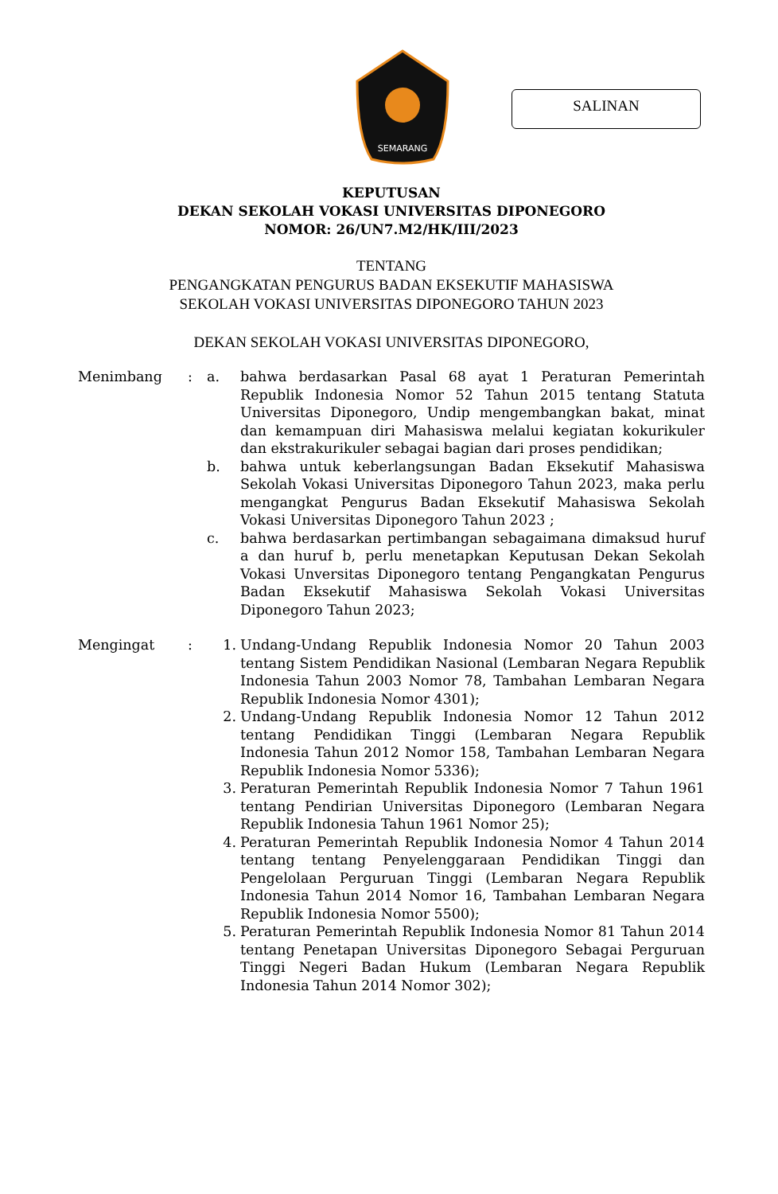SEMARANG
SALINAN
KEPUTUSAN
DEKAN SEKOLAH VOKASI UNIVERSITAS DIPONEGORO
NOMOR: 26/UN7.M2/HK/III/2023
TENTANG
PENGANGKATAN PENGURUS BADAN EKSEKUTIF MAHASISWA
SEKOLAH VOKASI UNIVERSITAS DIPONEGORO TAHUN 2023
DEKAN SEKOLAH VOKASI UNIVERSITAS DIPONEGORO,
| Menimbang | : | a. | bahwa berdasarkan Pasal 68 ayat 1 Peraturan Pemerintah Republik Indonesia Nomor 52 Tahun 2015 tentang Statuta Universitas Diponegoro, Undip mengembangkan bakat, minat dan kemampuan diri Mahasiswa melalui kegiatan kokurikuler dan ekstrakurikuler sebagai bagian dari proses pendidikan; |
| | | b. | bahwa untuk keberlangsungan Badan Eksekutif Mahasiswa Sekolah Vokasi Universitas Diponegoro Tahun 2023, maka perlu mengangkat Pengurus Badan Eksekutif Mahasiswa Sekolah Vokasi Universitas Diponegoro Tahun 2023 ; |
| | | c. | bahwa berdasarkan pertimbangan sebagaimana dimaksud huruf a dan huruf b, perlu menetapkan Keputusan Dekan Sekolah Vokasi Unversitas Diponegoro tentang Pengangkatan Pengurus Badan Eksekutif Mahasiswa Sekolah Vokasi Universitas Diponegoro Tahun 2023; |
| Mengingat | : | 1. | Undang-Undang Republik Indonesia Nomor 20 Tahun 2003 tentang Sistem Pendidikan Nasional (Lembaran Negara Republik Indonesia Tahun 2003 Nomor 78, Tambahan Lembaran Negara Republik Indonesia Nomor 4301); |
| | | 2. | Undang-Undang Republik Indonesia Nomor 12 Tahun 2012 tentang Pendidikan Tinggi (Lembaran Negara Republik Indonesia Tahun 2012 Nomor 158, Tambahan Lembaran Negara Republik Indonesia Nomor 5336); |
| | | 3. | Peraturan Pemerintah Republik Indonesia Nomor 7 Tahun 1961 tentang Pendirian Universitas Diponegoro (Lembaran Negara Republik Indonesia Tahun 1961 Nomor 25); |
| | | 4. | Peraturan Pemerintah Republik Indonesia Nomor 4 Tahun 2014 tentang tentang Penyelenggaraan Pendidikan Tinggi dan Pengelolaan Perguruan Tinggi (Lembaran Negara Republik Indonesia Tahun 2014 Nomor 16, Tambahan Lembaran Negara Republik Indonesia Nomor 5500); |
| | | 5. | Peraturan Pemerintah Republik Indonesia Nomor 81 Tahun 2014 tentang Penetapan Universitas Diponegoro Sebagai Perguruan Tinggi Negeri Badan Hukum (Lembaran Negara Republik Indonesia Tahun 2014 Nomor 302); |